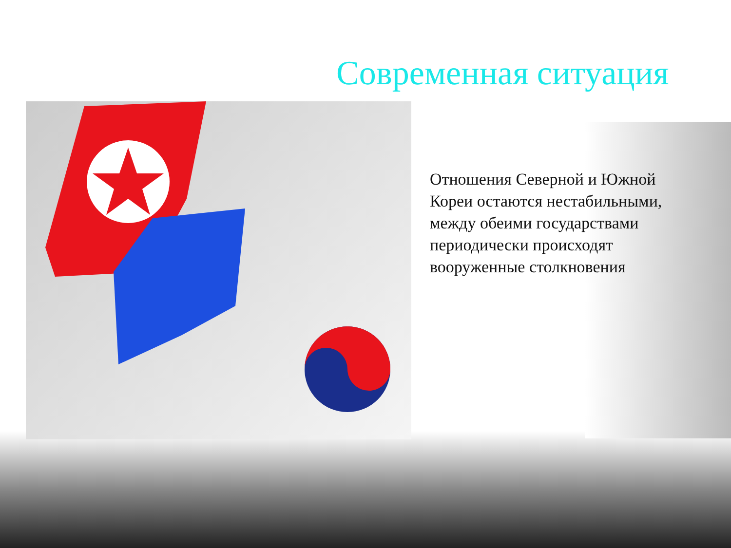Современная ситуация
Отношения Северной и Южной Кореи остаются нестабильными, между обеими государствами периодически происходят вооруженные столкновения